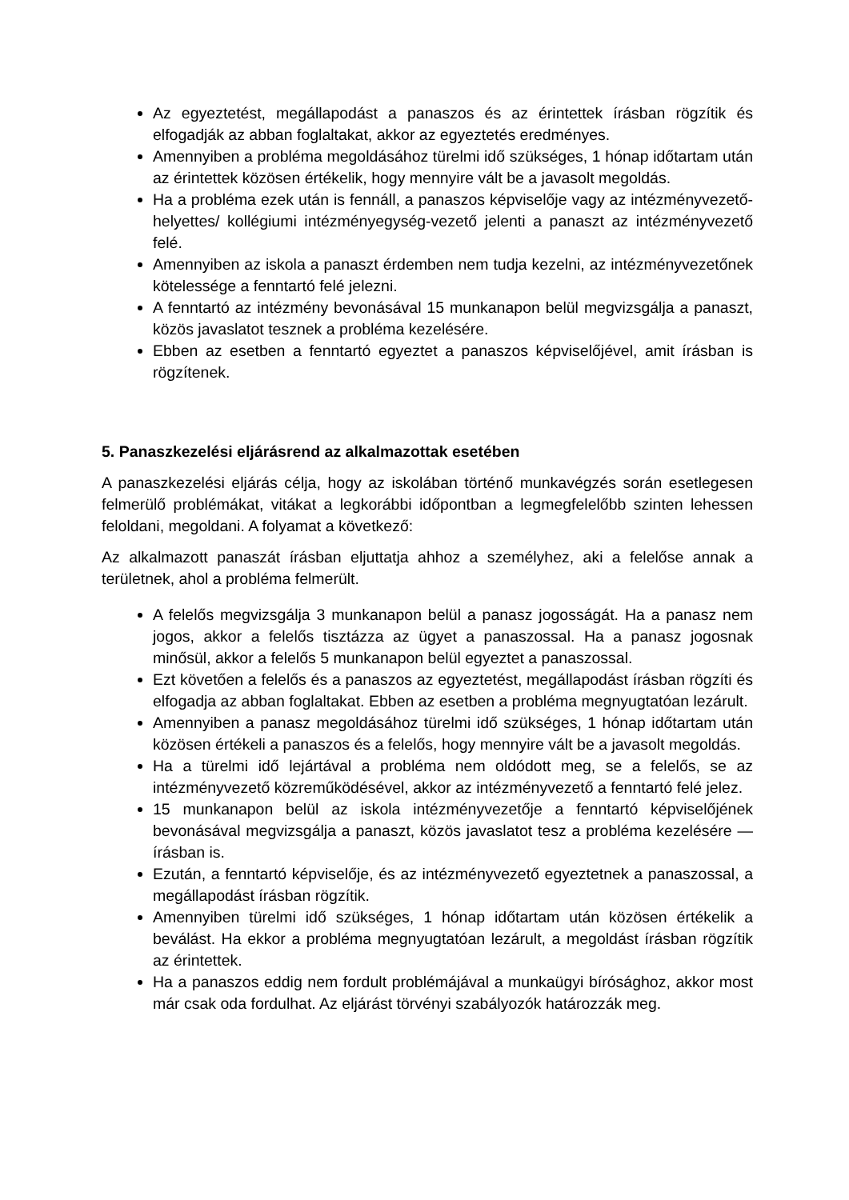Az egyeztetést, megállapodást a panaszos és az érintettek írásban rögzítik és elfogadják az abban foglaltakat, akkor az egyeztetés eredményes.
Amennyiben a probléma megoldásához türelmi idő szükséges, 1 hónap időtartam után az érintettek közösen értékelik, hogy mennyire vált be a javasolt megoldás.
Ha a probléma ezek után is fennáll, a panaszos képviselője vagy az intézményvezető-helyettes/ kollégiumi intézményegység-vezető jelenti a panaszt az intézményvezető felé.
Amennyiben az iskola a panaszt érdemben nem tudja kezelni, az intézményvezetőnek kötelessége a fenntartó felé jelezni.
A fenntartó az intézmény bevonásával 15 munkanapon belül megvizsgálja a panaszt, közös javaslatot tesznek a probléma kezelésére.
Ebben az esetben a fenntartó egyeztet a panaszos képviselőjével, amit írásban is rögzítenek.
5. Panaszkezelési eljárásrend az alkalmazottak esetében
A panaszkezelési eljárás célja, hogy az iskolában történő munkavégzés során esetlegesen felmerülő problémákat, vitákat a legkorábbi időpontban a legmegfelelőbb szinten lehessen feloldani, megoldani. A folyamat a következő:
Az alkalmazott panaszát írásban eljuttatja ahhoz a személyhez, aki a felelőse annak a területnek, ahol a probléma felmerült.
A felelős megvizsgálja 3 munkanapon belül a panasz jogosságát. Ha a panasz nem jogos, akkor a felelős tisztázza az ügyet a panaszossal. Ha a panasz jogosnak minősül, akkor a felelős 5 munkanapon belül egyeztet a panaszossal.
Ezt követően a felelős és a panaszos az egyeztetést, megállapodást írásban rögzíti és elfogadja az abban foglaltakat. Ebben az esetben a probléma megnyugtatóan lezárult.
Amennyiben a panasz megoldásához türelmi idő szükséges, 1 hónap időtartam után közösen értékeli a panaszos és a felelős, hogy mennyire vált be a javasolt megoldás.
Ha a türelmi idő lejártával a probléma nem oldódott meg, se a felelős, se az intézményvezető közreműködésével, akkor az intézményvezető a fenntartó felé jelez.
15 munkanapon belül az iskola intézményvezetője a fenntartó képviselőjének bevonásával megvizsgálja a panaszt, közös javaslatot tesz a probléma kezelésére — írásban is.
Ezután, a fenntartó képviselője, és az intézményvezető egyeztetnek a panaszossal, a megállapodást írásban rögzítik.
Amennyiben türelmi idő szükséges, 1 hónap időtartam után közösen értékelik a beválást. Ha ekkor a probléma megnyugtatóan lezárult, a megoldást írásban rögzítik az érintettek.
Ha a panaszos eddig nem fordult problémájával a munkaügyi bírósághoz, akkor most már csak oda fordulhat. Az eljárást törvényi szabályozók határozzák meg.